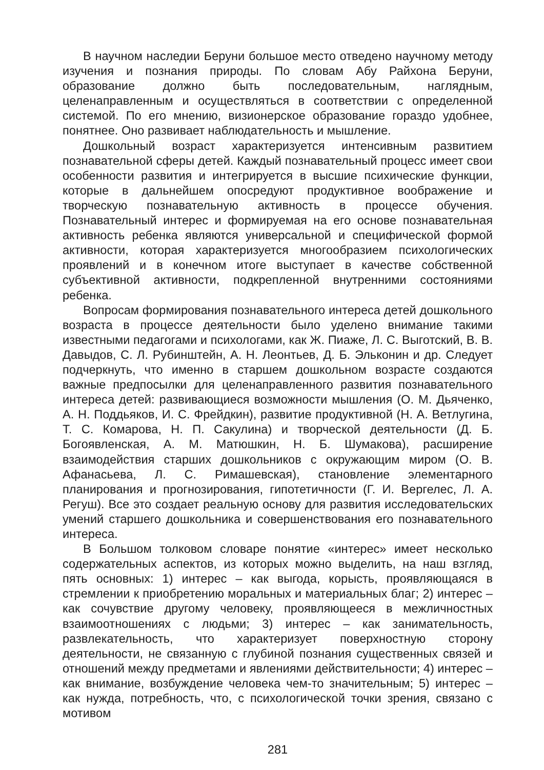В научном наследии Беруни большое место отведено научному методу изучения и познания природы. По словам Абу Райхона Беруни, образование должно быть последовательным, наглядным, целенаправленным и осуществляться в соответствии с определенной системой. По его мнению, визионерское образование гораздо удобнее, понятнее. Оно развивает наблюдательность и мышление.
Дошкольный возраст характеризуется интенсивным развитием познавательной сферы детей. Каждый познавательный процесс имеет свои особенности развития и интегрируется в высшие психические функции, которые в дальнейшем опосредуют продуктивное воображение и творческую познавательную активность в процессе обучения. Познавательный интерес и формируемая на его основе познавательная активность ребенка являются универсальной и специфической формой активности, которая характеризуется многообразием психологических проявлений и в конечном итоге выступает в качестве собственной субъективной активности, подкрепленной внутренними состояниями ребенка.
Вопросам формирования познавательного интереса детей дошкольного возраста в процессе деятельности было уделено внимание такими известными педагогами и психологами, как Ж. Пиаже, Л. С. Выготский, В. В. Давыдов, С. Л. Рубинштейн, А. Н. Леонтьев, Д. Б. Эльконин и др. Следует подчеркнуть, что именно в старшем дошкольном возрасте создаются важные предпосылки для целенаправленного развития познавательного интереса детей: развивающиеся возможности мышления (О. М. Дьяченко, А. Н. Поддьяков, И. С. Фрейдкин), развитие продуктивной (Н. А. Ветлугина, Т. С. Комарова, Н. П. Сакулина) и творческой деятельности (Д. Б. Богоявленская, А. М. Матюшкин, Н. Б. Шумакова), расширение взаимодействия старших дошкольников с окружающим миром (О. В. Афанасьева, Л. С. Римашевская), становление элементарного планирования и прогнозирования, гипотетичности (Г. И. Вергелес, Л. А. Регуш). Все это создает реальную основу для развития исследовательских умений старшего дошкольника и совершенствования его познавательного интереса.
В Большом толковом словаре понятие «интерес» имеет несколько содержательных аспектов, из которых можно выделить, на наш взгляд, пять основных: 1) интерес – как выгода, корысть, проявляющаяся в стремлении к приобретению моральных и материальных благ; 2) интерес – как сочувствие другому человеку, проявляющееся в межличностных взаимоотношениях с людьми; 3) интерес – как занимательность, развлекательность, что характеризует поверхностную сторону деятельности, не связанную с глубиной познания существенных связей и отношений между предметами и явлениями действительности; 4) интерес – как внимание, возбуждение человека чем-то значительным; 5) интерес – как нужда, потребность, что, с психологической точки зрения, связано с мотивом
281